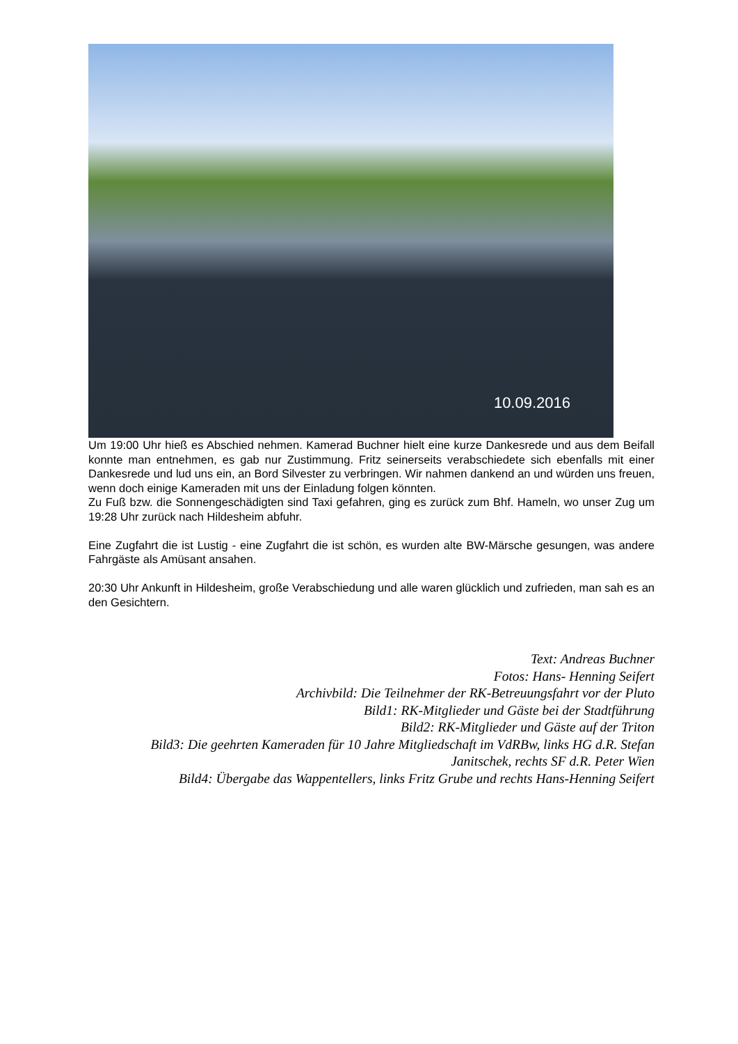10.09.2016
Um 19:00 Uhr hieß es Abschied nehmen. Kamerad Buchner hielt eine kurze Dankesrede und aus dem Beifall konnte man entnehmen, es gab nur Zustimmung. Fritz seinerseits verabschiedete sich ebenfalls mit einer Dankesrede und lud uns ein, an Bord Silvester zu verbringen. Wir nahmen dankend an und würden uns freuen, wenn doch einige Kameraden mit uns der Einladung folgen könnten.
Zu Fuß bzw. die Sonnengeschädigten sind Taxi gefahren, ging es zurück zum Bhf. Hameln, wo unser Zug um 19:28 Uhr zurück nach Hildesheim abfuhr.
Eine Zugfahrt die ist Lustig - eine Zugfahrt die ist schön, es wurden alte BW-Märsche gesungen, was andere Fahrgäste als Amüsant ansahen.
20:30 Uhr Ankunft in Hildesheim, große Verabschiedung und alle waren glücklich und zufrieden, man sah es an den Gesichtern.
Text: Andreas Buchner
Fotos: Hans- Henning Seifert
Archivbild: Die Teilnehmer der RK-Betreuungsfahrt vor der Pluto
Bild1: RK-Mitglieder und Gäste bei der Stadtführung
Bild2: RK-Mitglieder und Gäste auf der Triton
Bild3: Die geehrten Kameraden für 10 Jahre Mitgliedschaft im VdRBw, links HG d.R. Stefan Janitschek, rechts SF d.R. Peter Wien
Bild4: Übergabe das Wappentellers, links Fritz Grube und rechts Hans-Henning Seifert